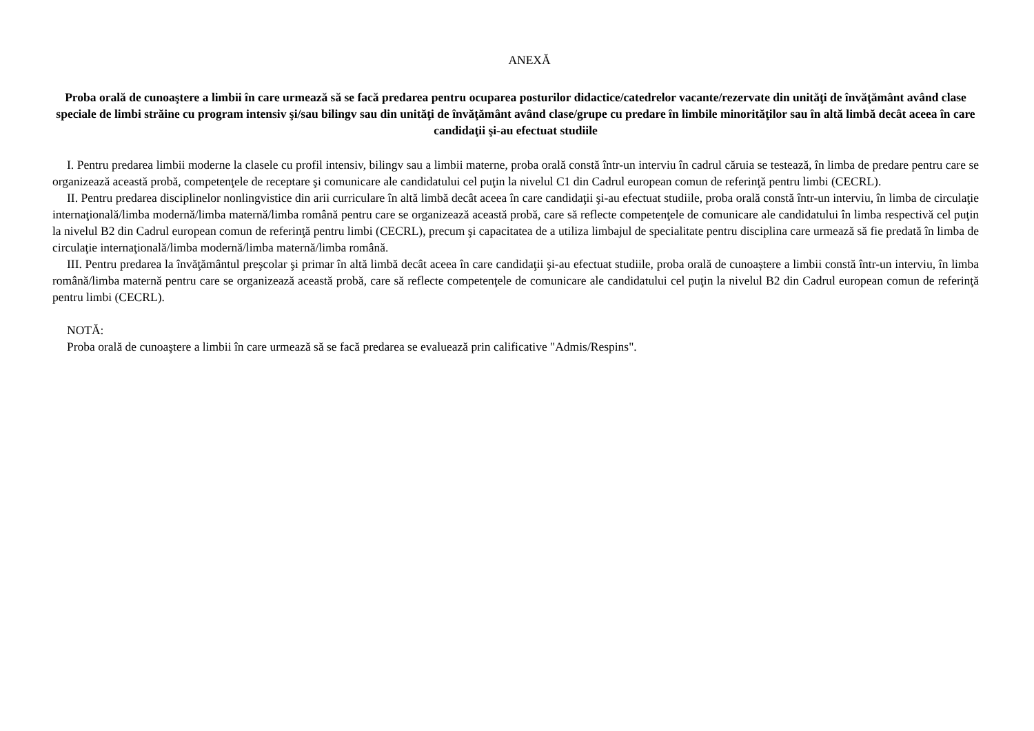ANEXĂ
Proba orală de cunoaştere a limbii în care urmează să se facă predarea pentru ocuparea posturilor didactice/catedrelor vacante/rezervate din unităţi de învăţământ având clase speciale de limbi străine cu program intensiv şi/sau bilingv sau din unităţi de învăţământ având clase/grupe cu predare în limbile minorităţilor sau în altă limbă decât aceea în care candidaţii şi-au efectuat studiile
I. Pentru predarea limbii moderne la clasele cu profil intensiv, bilingv sau a limbii materne, proba orală constă într-un interviu în cadrul căruia se testează, în limba de predare pentru care se organizează această probă, competenţele de receptare şi comunicare ale candidatului cel puţin la nivelul C1 din Cadrul european comun de referinţă pentru limbi (CECRL).
II. Pentru predarea disciplinelor nonlingvistice din arii curriculare în altă limbă decât aceea în care candidaţii şi-au efectuat studiile, proba orală constă într-un interviu, în limba de circulaţie internaţională/limba modernă/limba maternă/limba română pentru care se organizează această probă, care să reflecte competenţele de comunicare ale candidatului în limba respectivă cel puţin la nivelul B2 din Cadrul european comun de referinţă pentru limbi (CECRL), precum şi capacitatea de a utiliza limbajul de specialitate pentru disciplina care urmează să fie predată în limba de circulaţie internaţională/limba modernă/limba maternă/limba română.
III. Pentru predarea la învăţământul preşcolar şi primar în altă limbă decât aceea în care candidaţii şi-au efectuat studiile, proba orală de cunoaștere a limbii constă într-un interviu, în limba română/limba maternă pentru care se organizează această probă, care să reflecte competenţele de comunicare ale candidatului cel puţin la nivelul B2 din Cadrul european comun de referinţă pentru limbi (CECRL).
NOTĂ:
Proba orală de cunoaştere a limbii în care urmează să se facă predarea se evaluează prin calificative "Admis/Respins".